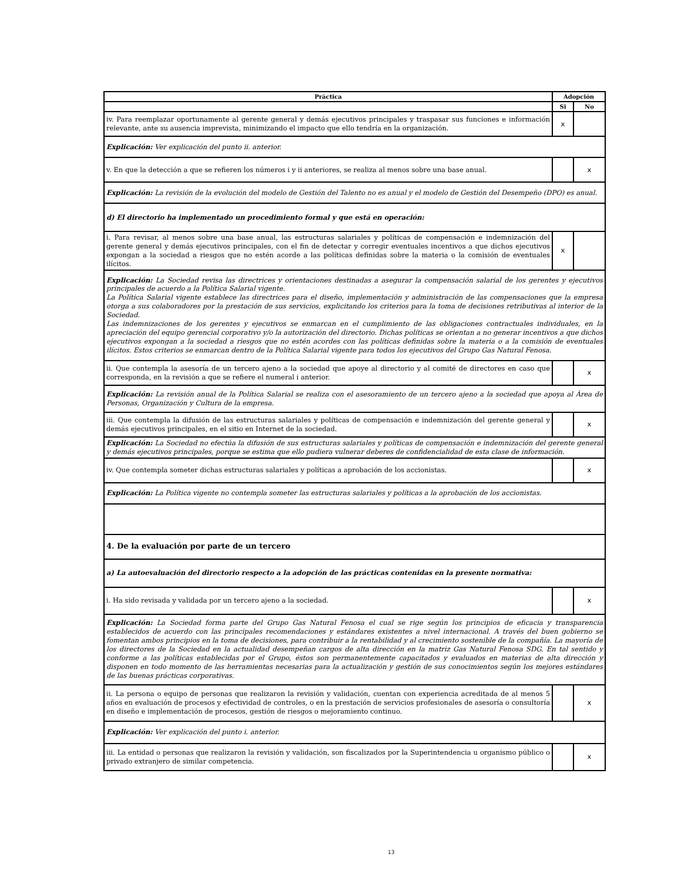| Práctica | Adopción | |
| --- | --- | --- |
| | Si | No |
| iv. Para reemplazar oportunamente al gerente general y demás ejecutivos principales y traspasar sus funciones e información relevante, ante su ausencia imprevista, minimizando el impacto que ello tendría en la organización. | x | |
| Explicación: Ver explicación del punto ii. anterior. | | |
| v. En que la detección a que se refieren los números i y ii anteriores, se realiza al menos sobre una base anual. | | x |
| Explicación: La revisión de la evolución del modelo de Gestión del Talento no es anual y el modelo de Gestión del Desempeño (DPO) es anual. | | |
| d) El directorio ha implementado un procedimiento formal y que está en operación: | | |
| i. Para revisar, al menos sobre una base anual, las estructuras salariales y políticas de compensación e indemnización del gerente general y demás ejecutivos principales, con el fin de detectar y corregir eventuales incentivos a que dichos ejecutivos expongan a la sociedad a riesgos que no estén acorde a las políticas definidas sobre la materia o la comisión de eventuales ilícitos. | x | |
| Explicación: La Sociedad revisa las directrices y orientaciones destinadas a asegurar la compensación salarial de los gerentes y ejecutivos principales de acuerdo a la Política Salarial vigente. La Política Salarial vigente establece las directrices para el diseño, implementación y administración de las compensaciones que la empresa otorga a sus colaboradores por la prestación de sus servicios, explicitando los criterios para la toma de decisiones retributivas al interior de la Sociedad. Las indemnizaciones de los gerentes y ejecutivos se enmarcan en el cumplimiento de las obligaciones contractuales individuales, en la apreciación del equipo gerencial corporativo y/o la autorización del directorio. Dichas políticas se orientan a no generar incentivos a que dichos ejecutivos expongan a la sociedad a riesgos que no estén acordes con las políticas definidas sobre la materia o a la comisión de eventuales ilícitos. Estos criterios se enmarcan dentro de la Política Salarial vigente para todos los ejecutivos del Grupo Gas Natural Fenosa. | | |
| ii. Que contempla la asesoría de un tercero ajeno a la sociedad que apoye al directorio y al comité de directores en caso que corresponda, en la revisión a que se refiere el numeral i anterior. | | x |
| Explicación: La revisión anual de la Política Salarial se realiza con el asesoramiento de un tercero ajeno a la sociedad que apoya al Área de Personas, Organización y Cultura de la empresa. | | |
| iii. Que contempla la difusión de las estructuras salariales y políticas de compensación e indemnización del gerente general y demás ejecutivos principales, en el sitio en Internet de la sociedad. | | x |
| Explicación: La Sociedad no efectúa la difusión de sus estructuras salariales y políticas de compensación e indemnización del gerente general y demás ejecutivos principales, porque se estima que ello pudiera vulnerar deberes de confidencialidad de esta clase de información. | | |
| iv. Que contempla someter dichas estructuras salariales y políticas a aprobación de los accionistas. | | x |
| Explicación: La Política vigente no contempla someter las estructuras salariales y políticas a la aprobación de los accionistas. | | |
| 4. De la evaluación por parte de un tercero | | |
| a) La autoevaluación del directorio respecto a la adopción de las prácticas contenidas en la presente normativa: | | |
| i. Ha sido revisada y validada por un tercero ajeno a la sociedad. | | x |
| Explicación: La Sociedad forma parte del Grupo Gas Natural Fenosa el cual se rige según los principios de eficacia y transparencia establecidos de acuerdo con las principales recomendaciones y estándares existentes a nivel internacional. A través del buen gobierno se fomentan ambos principios en la toma de decisiones, para contribuir a la rentabilidad y al crecimiento sostenible de la compañía. La mayoría de los directores de la Sociedad en la actualidad desempeñan cargos de alta dirección en la matriz Gas Natural Fenosa SDG. En tal sentido y conforme a las políticas establecidas por el Grupo, éstos son permanentemente capacitados y evaluados en materias de alta dirección y disponen en todo momento de las herramientas necesarias para la actualización y gestión de sus conocimientos según los mejores estándares de las buenas prácticas corporativas. | | |
| ii. La persona o equipo de personas que realizaron la revisión y validación, cuentan con experiencia acreditada de al menos 5 años en evaluación de procesos y efectividad de controles, o en la prestación de servicios profesionales de asesoría o consultoría en diseño e implementación de procesos, gestión de riesgos o mejoramiento continuo. | | x |
| Explicación: Ver explicación del punto i. anterior. | | |
| iii. La entidad o personas que realizaron la revisión y validación, son fiscalizados por la Superintendencia u organismo público o privado extranjero de similar competencia. | | x |
13